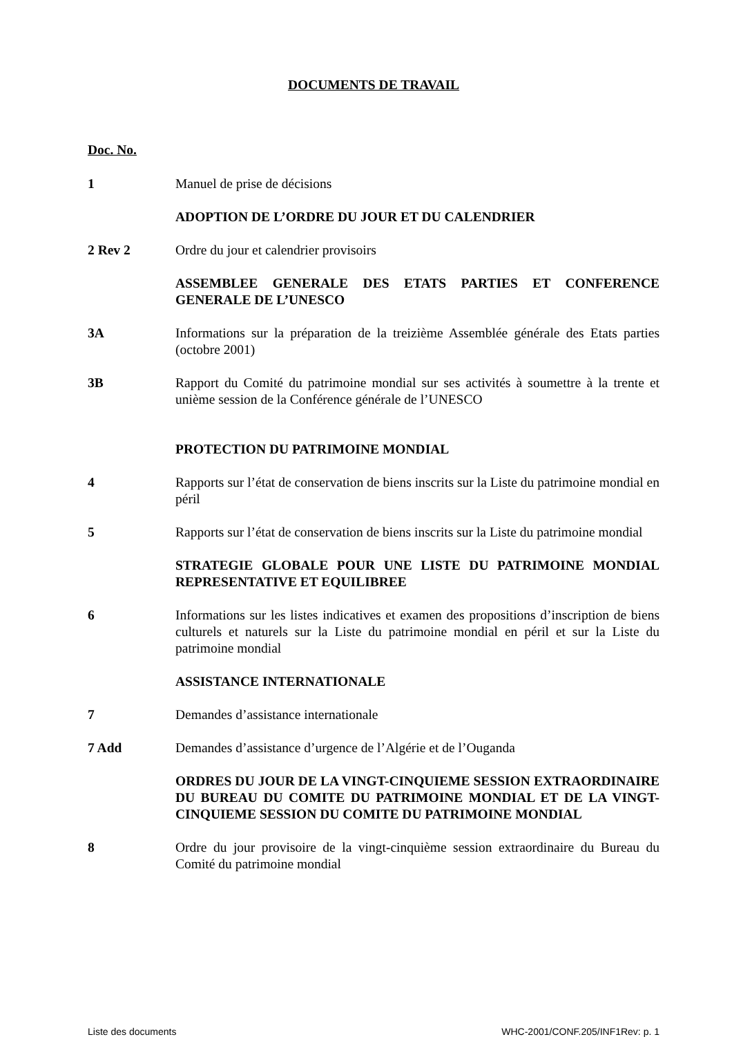DOCUMENTS DE TRAVAIL
Doc. No.
1 Manuel de prise de décisions
ADOPTION DE L’ORDRE DU JOUR ET DU CALENDRIER
2 Rev 2 Ordre du jour et calendrier provisoirs
ASSEMBLEE GENERALE DES ETATS PARTIES ET CONFERENCE GENERALE DE L’UNESCO
3A Informations sur la préparation de la treizième Assemblée générale des Etats parties (octobre 2001)
3B Rapport du Comité du patrimoine mondial sur ses activités à soumettre à la trente et unième session de la Conférence générale de l’UNESCO
PROTECTION DU PATRIMOINE MONDIAL
4 Rapports sur l’état de conservation de biens inscrits sur la Liste du patrimoine mondial en péril
5 Rapports sur l’état de conservation de biens inscrits sur la Liste du patrimoine mondial
STRATEGIE GLOBALE POUR UNE LISTE DU PATRIMOINE MONDIAL REPRESENTATIVE ET EQUILIBREE
6 Informations sur les listes indicatives et examen des propositions d’inscription de biens culturels et naturels sur la Liste du patrimoine mondial en péril et sur la Liste du patrimoine mondial
ASSISTANCE INTERNATIONALE
7 Demandes d’assistance internationale
7 Add Demandes d’assistance d’urgence de l’Algérie et de l’Ouganda
ORDRES DU JOUR DE LA VINGT-CINQUIEME SESSION EXTRAORDINAIRE DU BUREAU DU COMITE DU PATRIMOINE MONDIAL ET DE LA VINGT-CINQUIEME SESSION DU COMITE DU PATRIMOINE MONDIAL
8 Ordre du jour provisoire de la vingt-cinquième session extraordinaire du Bureau du Comité du patrimoine mondial
Liste des documents WHC-2001/CONF.205/INF1Rev: p. 1